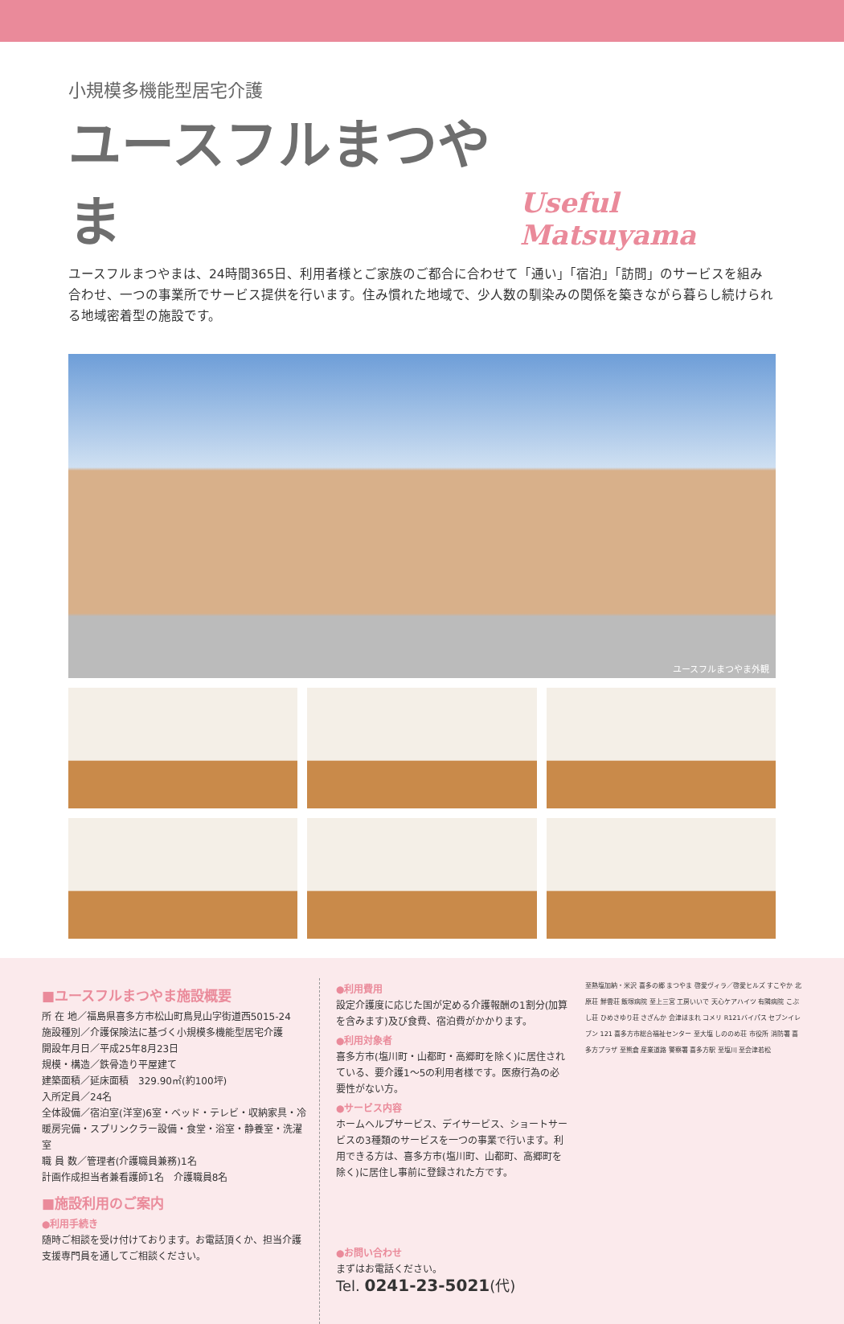小規模多機能型居宅介護
ユースフルまつやま
Useful Matsuyama
ユースフルまつやまは、24時間365日、利用者様とご家族のご都合に合わせて「通い」「宿泊」「訪問」のサービスを組み合わせ、一つの事業所でサービス提供を行います。住み慣れた地域で、少人数の馴染みの関係を築きながら暮らし続けられる地域密着型の施設です。
ユースフルまつやま外観
■ユースフルまつやま施設概要
所 在 地／福島県喜多方市松山町鳥見山字街道西5015-24
施設種別／介護保険法に基づく小規模多機能型居宅介護
開設年月日／平成25年8月23日
規模・構造／鉄骨造り平屋建て
建築面積／延床面積　329.90㎡(約100坪)
入所定員／24名
全体設備／宿泊室(洋室)6室・ベッド・テレビ・収納家具・冷暖房完備・スプリンクラー設備・食堂・浴室・静養室・洗濯室
職 員 数／管理者(介護職員兼務)1名
計画作成担当者兼看護師1名　介護職員8名
■施設利用のご案内
●利用手続き
随時ご相談を受け付けております。お電話頂くか、担当介護支援専門員を通してご相談ください。
●利用費用
設定介護度に応じた国が定める介護報酬の1割分(加算を含みます)及び食費、宿泊費がかかります。
●利用対象者
喜多方市(塩川町・山都町・高郷町を除く)に居住されている、要介護1～5の利用者様です。医療行為の必要性がない方。
●サービス内容
ホームヘルプサービス、デイサービス、ショートサービスの3種類のサービスを一つの事業で行います。利用できる方は、喜多方市(塩川町、山都町、高郷町を除く)に居住し事前に登録された方です。
●お問い合わせ
まずはお電話ください。
Tel. 0241-23-5021(代)
至熱塩加納・米沢 喜多の郷 まつやま 啓愛ヴィラ／啓愛ヒルズ すこやか 北原荘 鮮雲荘 飯塚病院 至上三宮 工房いいで 天心ケアハイツ 有隣病院 こぶし荘 ひめさゆり荘 さざんか 会津ほまれ コメリ R121バイパス セブンイレブン 121 喜多方市総合福祉センター 至大塩 しののめ荘 市役所 消防署 喜多方プラザ 至熊倉 産業道路 警察署 喜多方駅 至塩川 至会津若松